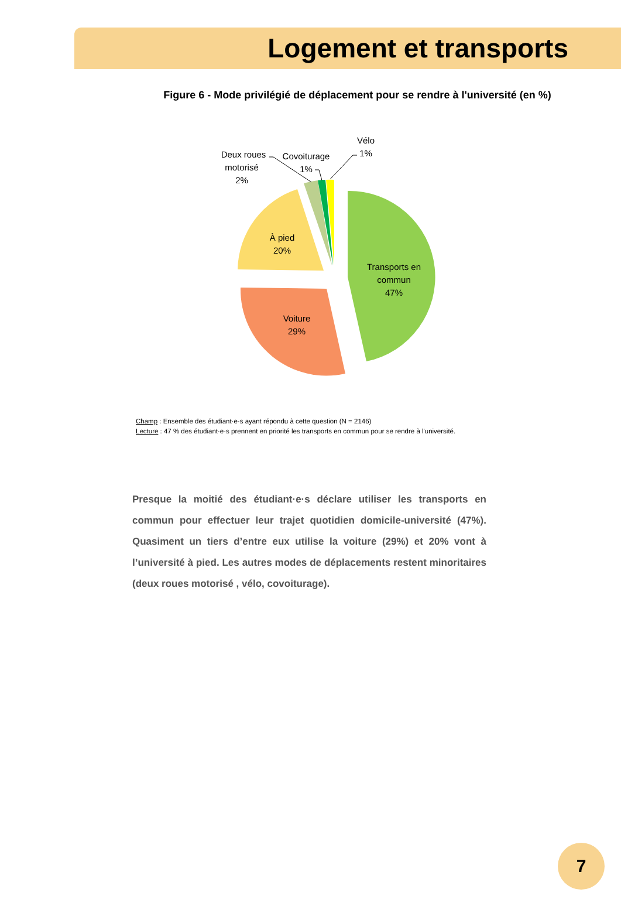Logement et transports
Figure 6 - Mode privilégié de déplacement pour se rendre à l'université (en %)
Transports en
commun
47%
Voiture
29%
À pied
20%
Deux roues
motorisé
2%
Covoiturage
1%
Vélo
1%
Champ : Ensemble des étudiant·e·s ayant répondu à cette question (N = 2146)
Lecture : 47 % des étudiant·e·s prennent en priorité les transports en commun pour se rendre à l'université.
Presque la moitié des étudiant·e·s déclare utiliser les transports en commun pour effectuer leur trajet quotidien domicile-université (47%). Quasiment un tiers d’entre eux utilise la voiture (29%) et 20% vont à l’université à pied. Les autres modes de déplacements restent minoritaires (deux roues motorisé , vélo, covoiturage).
7